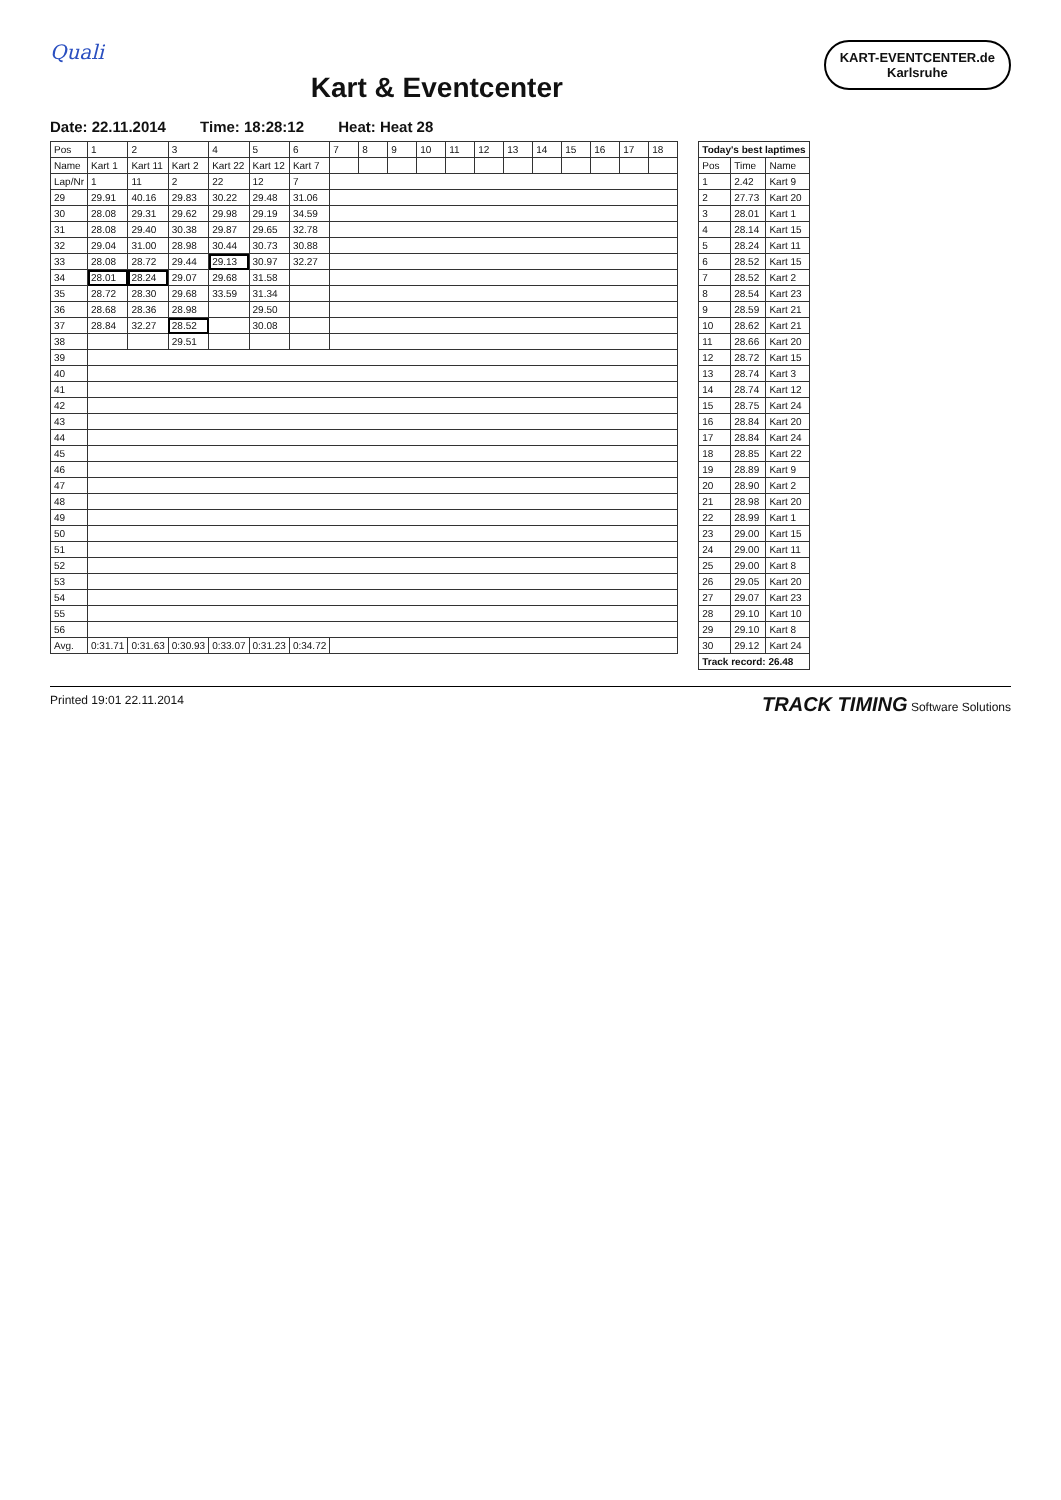KART-EVENTCENTER.de
Karlsruhe
Quali
Kart & Eventcenter
Date: 22.11.2014 Time: 18:28:12 Heat: Heat 28
| Pos | 1 | 2 | 3 | 4 | 5 | 6 | 7 | 8 | 9 | 10 | 11 | 12 | 13 | 14 | 15 | 16 | 17 | 18 |
| --- | --- | --- | --- | --- | --- | --- | --- | --- | --- | --- | --- | --- | --- | --- | --- | --- | --- | --- |
| Name | Kart 1 | Kart 11 | Kart 2 | Kart 22 | Kart 12 | Kart 7 | | | | | | | | | | | | |
| Lap/Nr | 1 | 11 | 2 | 22 | 12 | 7 | | | | | | | | | | | | |
| 29 | 29.91 | 40.16 | 29.83 | 30.22 | 29.48 | 31.06 | | | | | | | | | | | | |
| 30 | 28.08 | 29.31 | 29.62 | 29.98 | 29.19 | 34.59 | | | | | | | | | | | | |
| 31 | 28.08 | 29.40 | 30.38 | 29.87 | 29.65 | 32.78 | | | | | | | | | | | | |
| 32 | 29.04 | 31.00 | 28.98 | 30.44 | 30.73 | 30.88 | | | | | | | | | | | | |
| 33 | 28.08 | 28.72 | 29.44 | 29.13 | 30.97 | 32.27 | | | | | | | | | | | | |
| 34 | 28.01 | 28.24 | 29.07 | 29.68 | 31.58 | | | | | | | | | | | | | |
| 35 | 28.72 | 28.30 | 29.68 | 33.59 | 31.34 | | | | | | | | | | | | | |
| 36 | 28.68 | 28.36 | 28.98 | | 29.50 | | | | | | | | | | | | | |
| 37 | 28.84 | 32.27 | 28.52 | | 30.08 | | | | | | | | | | | | | |
| 38 | | | 29.51 | | | | | | | | | | | | | | | |
| 39 | | | | | | | | | | | | | | | | | | |
| 40 | | | | | | | | | | | | | | | | | | |
| 41 | | | | | | | | | | | | | | | | | | |
| 42 | | | | | | | | | | | | | | | | | | |
| 43 | | | | | | | | | | | | | | | | | | |
| 44 | | | | | | | | | | | | | | | | | | |
| 45 | | | | | | | | | | | | | | | | | | |
| 46 | | | | | | | | | | | | | | | | | | |
| 47 | | | | | | | | | | | | | | | | | | |
| 48 | | | | | | | | | | | | | | | | | | |
| 49 | | | | | | | | | | | | | | | | | | |
| 50 | | | | | | | | | | | | | | | | | | |
| 51 | | | | | | | | | | | | | | | | | | |
| 52 | | | | | | | | | | | | | | | | | | |
| 53 | | | | | | | | | | | | | | | | | | |
| 54 | | | | | | | | | | | | | | | | | | |
| 55 | | | | | | | | | | | | | | | | | | |
| 56 | | | | | | | | | | | | | | | | | | |
| Avg. | 0:31.71 | 0:31.63 | 0:30.93 | 0:33.07 | 0:31.23 | 0:34.72 | | | | | | | | | | | | |
| Today's best laptimes | | |
| --- | --- | --- |
| Pos | Time | Name |
| 1 | 2.42 | Kart 9 |
| 2 | 27.73 | Kart 20 |
| 3 | 28.01 | Kart 1 |
| 4 | 28.14 | Kart 15 |
| 5 | 28.24 | Kart 11 |
| 6 | 28.52 | Kart 15 |
| 7 | 28.52 | Kart 2 |
| 8 | 28.54 | Kart 23 |
| 9 | 28.59 | Kart 21 |
| 10 | 28.62 | Kart 21 |
| 11 | 28.66 | Kart 20 |
| 12 | 28.72 | Kart 15 |
| 13 | 28.74 | Kart 3 |
| 14 | 28.74 | Kart 12 |
| 15 | 28.75 | Kart 24 |
| 16 | 28.84 | Kart 20 |
| 17 | 28.84 | Kart 24 |
| 18 | 28.85 | Kart 22 |
| 19 | 28.89 | Kart 9 |
| 20 | 28.90 | Kart 2 |
| 21 | 28.98 | Kart 20 |
| 22 | 28.99 | Kart 1 |
| 23 | 29.00 | Kart 15 |
| 24 | 29.00 | Kart 11 |
| 25 | 29.00 | Kart 8 |
| 26 | 29.05 | Kart 20 |
| 27 | 29.07 | Kart 23 |
| 28 | 29.10 | Kart 10 |
| 29 | 29.10 | Kart 8 |
| 30 | 29.12 | Kart 24 |
| Track record: 26.48 | | |
Printed 19:01 22.11.2014 TRACK TIMING Software Solutions